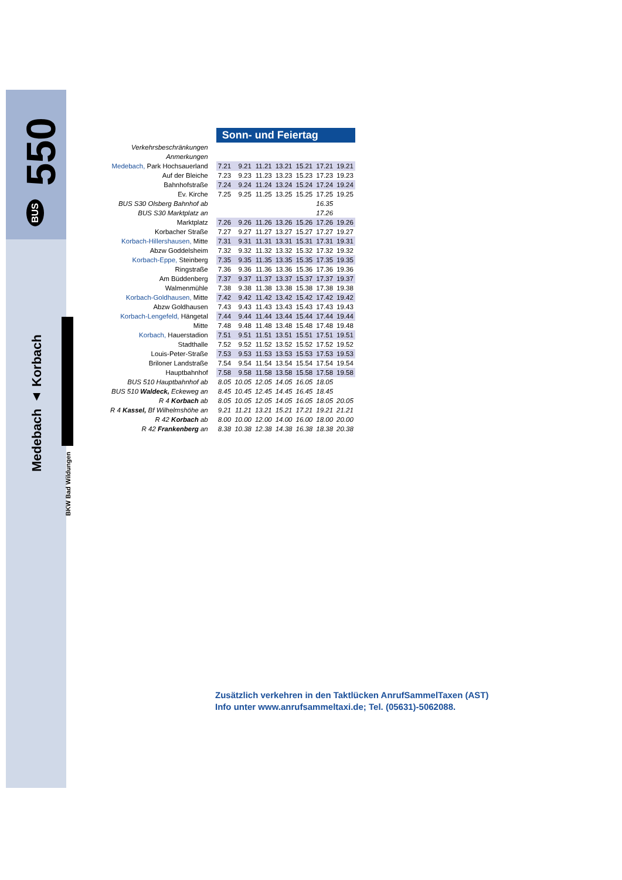550
BUS
Medebach ▲ Korbach
BKW Bad Wildungen
| | Sonn- und Feiertag | | | | | | |
| Verkehrsbeschränkungen | | | | | | | |
| Anmerkungen | | | | | | | |
| Medebach, Park Hochsauerland | 7.21 | 9.21 | 11.21 | 13.21 | 15.21 | 17.21 | 19.21 |
| Auf der Bleiche | 7.23 | 9.23 | 11.23 | 13.23 | 15.23 | 17.23 | 19.23 |
| Bahnhofstraße | 7.24 | 9.24 | 11.24 | 13.24 | 15.24 | 17.24 | 19.24 |
| Ev. Kirche | 7.25 | 9.25 | 11.25 | 13.25 | 15.25 | 17.25 | 19.25 |
| BUS S30 Olsberg Bahnhof ab | | | | | | 16.35 | |
| BUS S30 Marktplatz an | | | | | | 17.26 | |
| Marktplatz | 7.26 | 9.26 | 11.26 | 13.26 | 15.26 | 17.26 | 19.26 |
| Korbacher Straße | 7.27 | 9.27 | 11.27 | 13.27 | 15.27 | 17.27 | 19.27 |
| Korbach-Hillershausen, Mitte | 7.31 | 9.31 | 11.31 | 13.31 | 15.31 | 17.31 | 19.31 |
| Abzw Goddelsheim | 7.32 | 9.32 | 11.32 | 13.32 | 15.32 | 17.32 | 19.32 |
| Korbach-Eppe, Steinberg | 7.35 | 9.35 | 11.35 | 13.35 | 15.35 | 17.35 | 19.35 |
| Ringstraße | 7.36 | 9.36 | 11.36 | 13.36 | 15.36 | 17.36 | 19.36 |
| Am Büddenberg | 7.37 | 9.37 | 11.37 | 13.37 | 15.37 | 17.37 | 19.37 |
| Walmenmühle | 7.38 | 9.38 | 11.38 | 13.38 | 15.38 | 17.38 | 19.38 |
| Korbach-Goldhausen, Mitte | 7.42 | 9.42 | 11.42 | 13.42 | 15.42 | 17.42 | 19.42 |
| Abzw Goldhausen | 7.43 | 9.43 | 11.43 | 13.43 | 15.43 | 17.43 | 19.43 |
| Korbach-Lengefeld, Hängetal | 7.44 | 9.44 | 11.44 | 13.44 | 15.44 | 17.44 | 19.44 |
| Mitte | 7.48 | 9.48 | 11.48 | 13.48 | 15.48 | 17.48 | 19.48 |
| Korbach, Hauerstadion | 7.51 | 9.51 | 11.51 | 13.51 | 15.51 | 17.51 | 19.51 |
| Stadthalle | 7.52 | 9.52 | 11.52 | 13.52 | 15.52 | 17.52 | 19.52 |
| Louis-Peter-Straße | 7.53 | 9.53 | 11.53 | 13.53 | 15.53 | 17.53 | 19.53 |
| Briloner Landstraße | 7.54 | 9.54 | 11.54 | 13.54 | 15.54 | 17.54 | 19.54 |
| Hauptbahnhof | 7.58 | 9.58 | 11.58 | 13.58 | 15.58 | 17.58 | 19.58 |
| BUS 510 Hauptbahnhof ab | 8.05 | 10.05 | 12.05 | 14.05 | 16.05 | 18.05 | |
| BUS 510 Waldeck, Eckeweg an | 8.45 | 10.45 | 12.45 | 14.45 | 16.45 | 18.45 | |
| R 4 Korbach ab | 8.05 | 10.05 | 12.05 | 14.05 | 16.05 | 18.05 | 20.05 |
| R 4 Kassel, Bf Wilhelmshöhe an | 9.21 | 11.21 | 13.21 | 15.21 | 17.21 | 19.21 | 21.21 |
| R 42 Korbach ab | 8.00 | 10.00 | 12.00 | 14.00 | 16.00 | 18.00 | 20.00 |
| R 42 Frankenberg an | 8.38 | 10.38 | 12.38 | 14.38 | 16.38 | 18.38 | 20.38 |
Zusätzlich verkehren in den Taktlücken AnrufSammelTaxen (AST)
Info unter www.anrufsammeltaxi.de; Tel. (05631)-5062088.